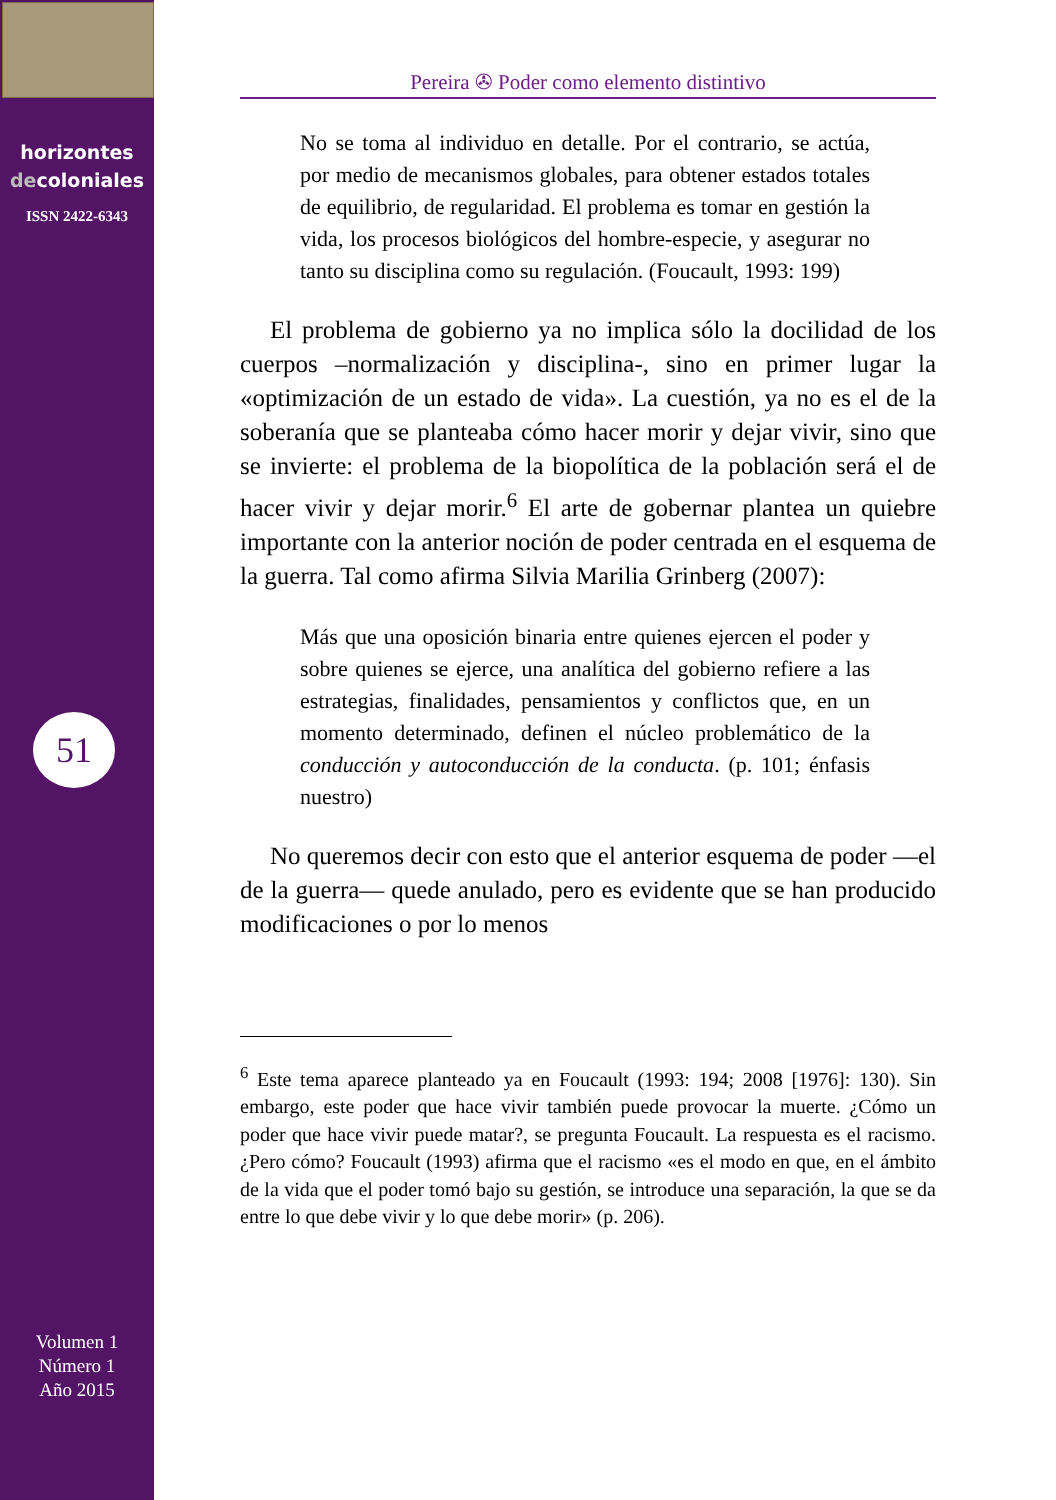horizontes
decoloniales
ISSN 2422-6343
51
Volumen 1
Número 1
Año 2015
Pereira ✇ Poder como elemento distintivo
No se toma al individuo en detalle. Por el contrario, se actúa, por medio de mecanismos globales, para obtener estados totales de equilibrio, de regularidad. El problema es tomar en gestión la vida, los procesos biológicos del hombre-especie, y asegurar no tanto su disciplina como su regulación. (Foucault, 1993: 199)
El problema de gobierno ya no implica sólo la docilidad de los cuerpos –normalización y disciplina-, sino en primer lugar la «optimización de un estado de vida». La cuestión, ya no es el de la soberanía que se planteaba cómo hacer morir y dejar vivir, sino que se invierte: el problema de la biopolítica de la población será el de hacer vivir y dejar morir.<sup>6</sup> El arte de gobernar plantea un quiebre importante con la anterior noción de poder centrada en el esquema de la guerra. Tal como afirma Silvia Marilia Grinberg (2007):
Más que una oposición binaria entre quienes ejercen el poder y sobre quienes se ejerce, una analítica del gobierno refiere a las estrategias, finalidades, pensamientos y conflictos que, en un momento determinado, definen el núcleo problemático de la conducción y autoconducción de la conducta. (p. 101; énfasis nuestro)
No queremos decir con esto que el anterior esquema de poder —el de la guerra— quede anulado, pero es evidente que se han producido modificaciones o por lo menos
<sup>6</sup> Este tema aparece planteado ya en Foucault (1993: 194; 2008 [1976]: 130). Sin embargo, este poder que hace vivir también puede provocar la muerte. ¿Cómo un poder que hace vivir puede matar?, se pregunta Foucault. La respuesta es el racismo. ¿Pero cómo? Foucault (1993) afirma que el racismo «es el modo en que, en el ámbito de la vida que el poder tomó bajo su gestión, se introduce una separación, la que se da entre lo que debe vivir y lo que debe morir» (p. 206).